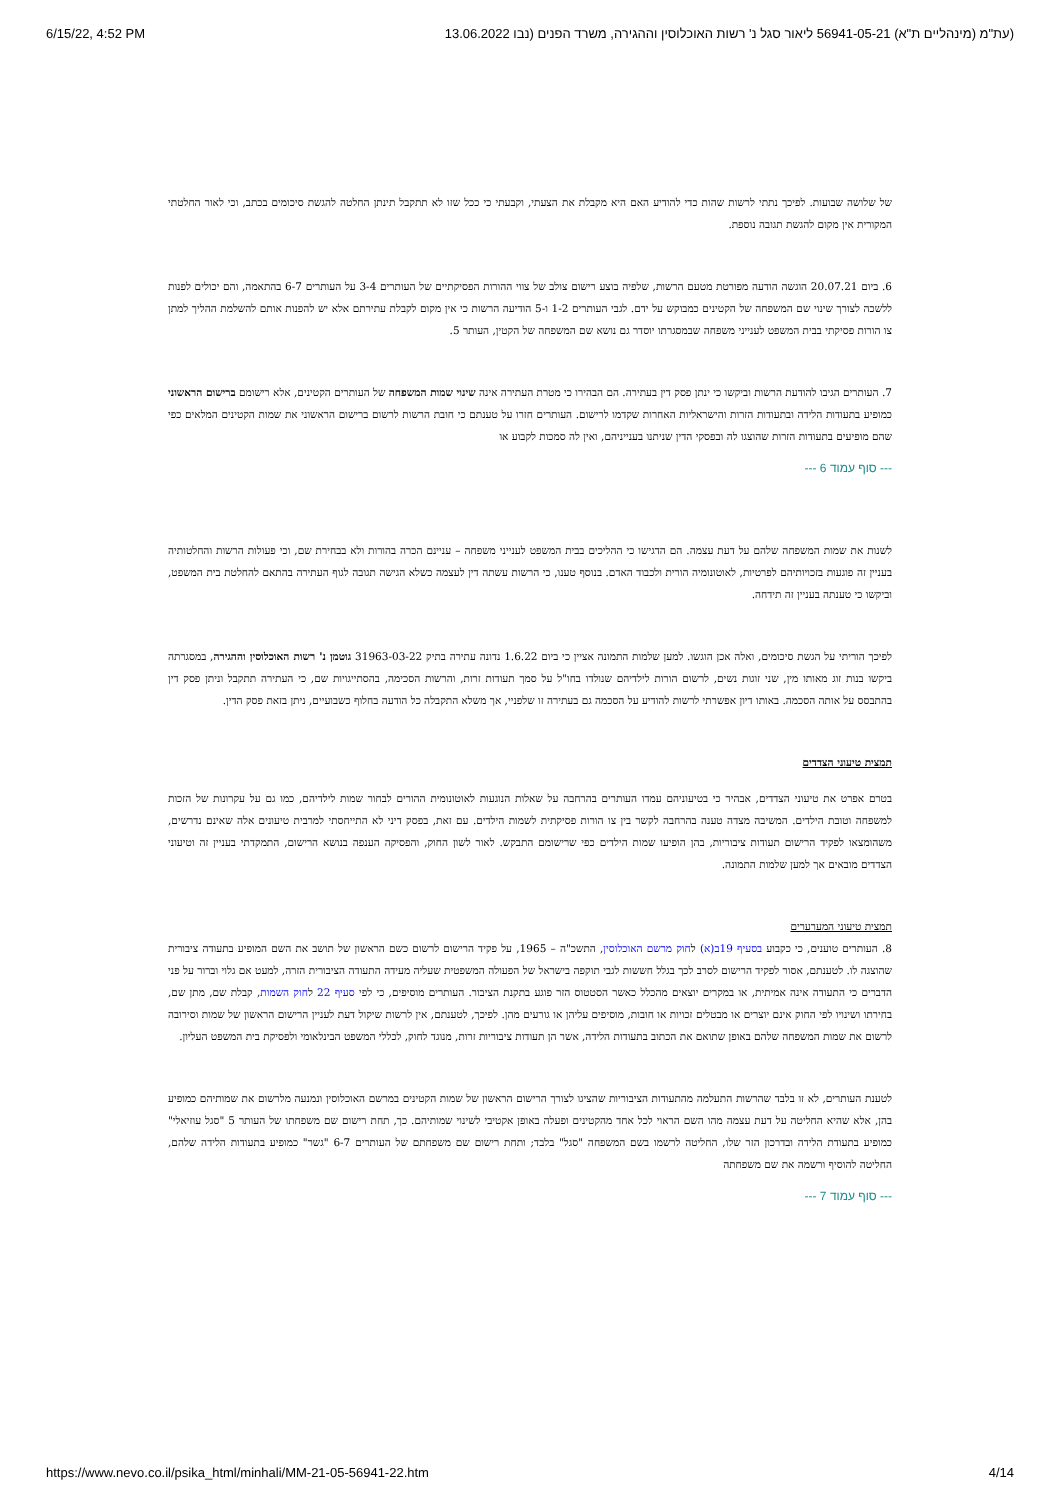6/15/22, 4:52 PM (עת"מ (מינהליים ת"א) 56941-05-21 ליאור סגל נ' רשות האוכלוסין וההגירה, משרד הפנים (נבו 13.06.2022
של שלושה שבועות. לפיכך נתתי לרשות שהות כדי להודיע האם היא מקבלת את הצעתי, וקבעתי כי ככל שזו לא תתקבל תינתן החלטה להגשת סיכומים בכתב, וכי לאור החלטתי המקורית אין מקום להגשת תגובה נוספת.
6. ביום 20.07.21 הוגשה הודעה מפורטת מטעם הרשות, שלפיה בוצע רישום צולב של צווי ההורות הפסיקתיים של העותרים 3-4 על העותרים 6-7 בהתאמה, והם יכולים לפנות ללשכה לצורך שינוי שם המשפחה של הקטינים כמבוקש על ידם. לגבי העותרים 1-2 ו-5 הודיעה הרשות כי אין מקום לקבלת עתירתם אלא יש להפנות אותם להשלמת ההליך למתן צו הורות פסיקתי בבית המשפט לענייני משפחה שבמסגרתו יוסדר גם נושא שם המשפחה של הקטין, העותר 5.
7. העותרים הגיבו להודעת הרשות וביקשו כי ינתן פסק דין בעתירה. הם הבהירו כי מטרת העתירה אינה שינוי שמות המשפחה של העותרים הקטינים, אלא רישומם ברישום הראשוני כמופיע בתעודות הלידה ובתעודות הזרות והישראליות האחרות שקדמו לרישום. העותרים חזרו על טענתם כי חובת הרשות לרשום ברישום הראשוני את שמות הקטינים המלאים כפי שהם מופיעים בתעודות הזרות שהוצגו לה ובפסקי הדין שניתנו בענייניהם, ואין לה סמכות לקבוע או
--- סוף עמוד 6 ---
לשנות את שמות המשפחה שלהם על דעת עצמה. הם הדגישו כי ההליכים בבית המשפט לענייני משפחה – עניינם הכרה בהורות ולא בבחירת שם, וכי פעולות הרשות והחלטותיה בעניין זה פוגעות בזכויותיהם לפרטיות, לאוטונומיה הורית ולכבוד האדם. בנוסף טענו, כי הרשות עשתה דין לעצמה כשלא הגישה תגובה לגוף העתירה בהתאם להחלטת בית המשפט, וביקשו כי טענתה בעניין זה תידחה.
לפיכך הוריתי על הגשת סיכומים, ואלה אכן הוגשו. למען שלמות התמונה אציין כי ביום 1.6.22 נדונה עתירה בתיק 31963-03-22 גוטמן נ' רשות האוכלוסין וההגירה, במסגרתה ביקשו בנות זוג מאותו מין, שני זוגות נשים, לרשום הורות לילדיהם שנולדו בחו"ל על סמך תעודות זרות, והרשות הסכימה, בהסתייגויות שם, כי העתירה תתקבל וניתן פסק דין בהתבסס על אותה הסכמה. באותו דיון אפשרתי לרשות להודיע על הסכמה גם בעתירה זו שלפניי, אך משלא התקבלה כל הודעה בחלוף כשבועיים, ניתן בזאת פסק הדין.
תמצית טיעוני הצדדים
בטרם אפרט את טיעוני הצדדים, אבהיר כי בטיעוניהם עמדו העותרים בהרחבה על שאלות הנוגעות לאוטונומית ההורים לבחור שמות לילדיהם, כמו גם על עקרונות של הזכות למשפחה וטובת הילדים. המשיבה מצדה טענה בהרחבה לקשר בין צו הורות פסיקתית לשמות הילדים. עם זאת, בפסק דיני לא התייחסתי למרבית טיעונים אלה שאינם נדרשים, משהומצאו לפקיד הרישום תעודות ציבוריות, בהן הופיעו שמות הילדים כפי שרישומם התבקש. לאור לשון החוק, והפסיקה הענפה בנושא הרישום, התמקדתי בעניין זה וטיעוני הצדדים מובאים אך למען שלמות התמונה.
תמצית טיעוני המערערים
8. העותרים טוענים, כי כקבוע בסעיף 19ב(א) לחוק מרשם האוכלוסין, התשכ"ה – 1965, על פקיד הרישום לרשום כשם הראשון של תושב את השם המופיע בתעודה ציבורית שהוצגה לו. לטענתם, אסור לפקיד הרישום לסרב לכך בגלל חששות לגבי תוקפה בישראל של הפעולה המשפטית שעליה מעידה התעודה הציבורית הזרה, למעט אם גלוי וברור על פני הדברים כי התעודה אינה אמיתית, או במקרים יוצאים מהכלל כאשר הסטטוס הזר פוגע בתקנת הציבור. העותרים מוסיפים, כי לפי סעיף 22 לחוק השמות, קבלת שם, מתן שם, בחירתו ושינויו לפי החוק אינם יוצרים או מבטלים זכויות או חובות, מוסיפים עליהן או גורעים מהן. לפיכך, לטענתם, אין לרשות שיקול דעת לעניין הרישום הראשון של שמות וסירובה לרשום את שמות המשפחה שלהם באופן שתואם את הכתוב בתעודות הלידה, אשר הן תעודות ציבוריות זרות, מנוגד לחוק, לכללי המשפט הבינלאומי ולפסיקת בית המשפט העליון.
לטענת העותרים, לא זו בלבד שהרשות התעלמה מהתעודות הציבוריות שהציגו לצורך הרישום הראשון של שמות הקטינים במרשם האוכלוסין ונמנעה מלרשום את שמותיהם כמופיע בהן, אלא שהיא החליטה על דעת עצמה מהו השם הראוי לכל אחד מהקטינים ופעלה באופן אקטיבי לשינוי שמותיהם. כך, תחת רישום שם משפחתו של העותר 5 "סגל עוזיאלי" כמופיע בתעודת הלידה ובדרכון הזר שלו, החליטה לרשמו בשם המשפחה "סגל" בלבד; ותחת רישום שם משפחתם של העותרים 6-7 "גשר" כמופיע בתעודות הלידה שלהם, החליטה להוסיף ורשמה את שם משפחתה
--- סוף עמוד 7 ---
https://www.nevo.co.il/psika_html/minhali/MM-21-05-56941-22.htm 4/14